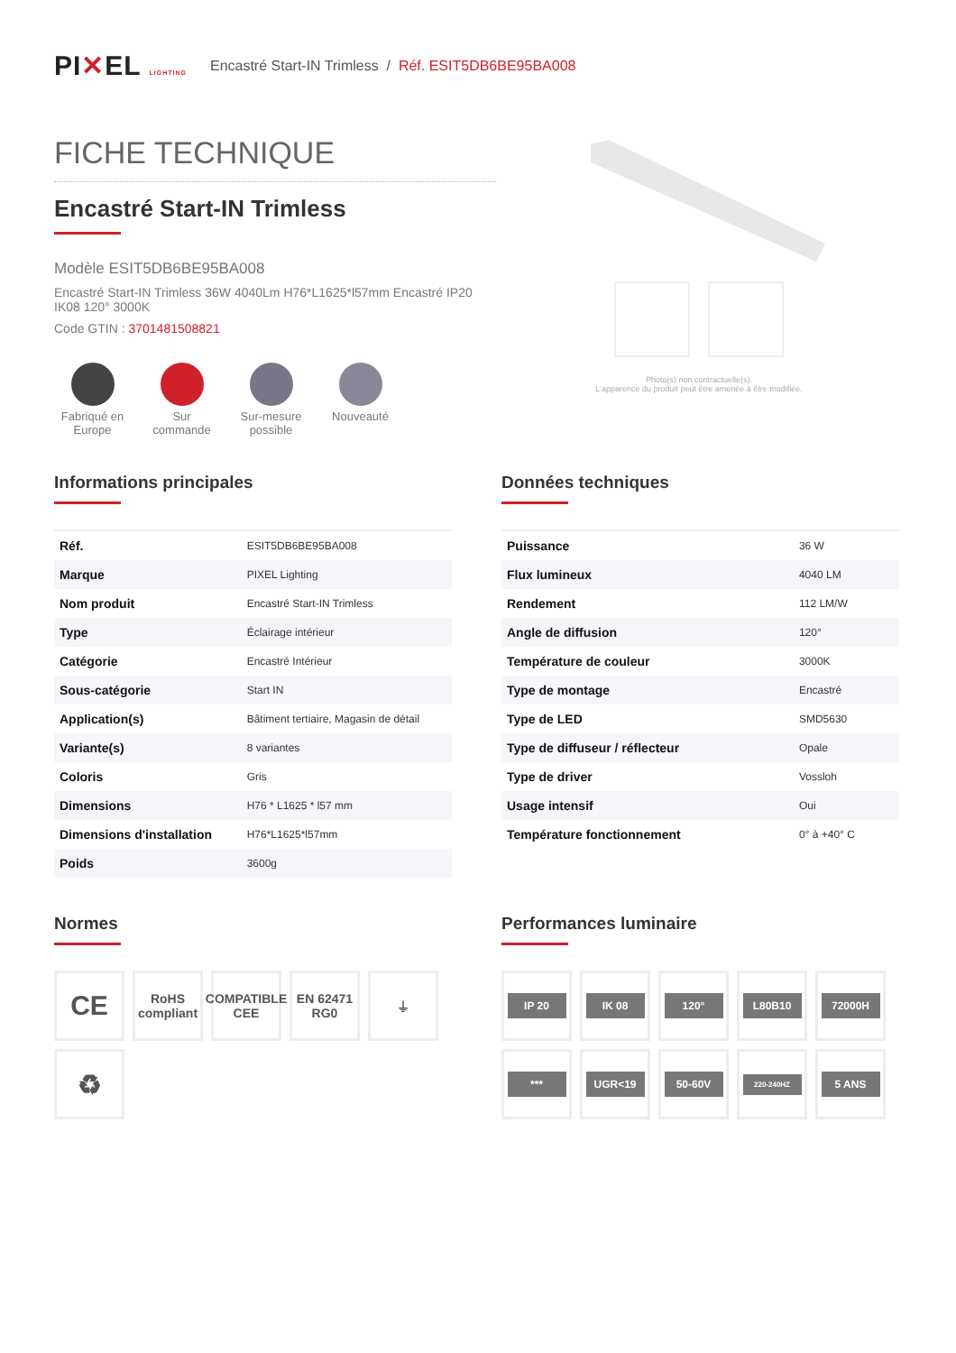PI✕EL LIGHTING Encastré Start-IN Trimless / Réf. ESIT5DB6BE95BA008
FICHE TECHNIQUE
Encastré Start-IN Trimless
Modèle ESIT5DB6BE95BA008
Encastré Start-IN Trimless 36W 4040Lm H76*L1625*l57mm Encastré IP20 IK08 120° 3000K
Code GTIN : 3701481508821
Fabriqué en Europe
Sur commande
Sur-mesure possible
Nouveauté
Photo(s) non contractuelle(s).
L'apparence du produit peut être amenée à être modifiée.
Informations principales
| Réf. | ESIT5DB6BE95BA008 |
| Marque | PIXEL Lighting |
| Nom produit | Encastré Start-IN Trimless |
| Type | Éclairage intérieur |
| Catégorie | Encastré Intérieur |
| Sous-catégorie | Start IN |
| Application(s) | Bâtiment tertiaire, Magasin de détail |
| Variante(s) | 8 variantes |
| Coloris | Gris |
| Dimensions | H76 * L1625 * l57 mm |
| Dimensions d'installation | H76*L1625*l57mm |
| Poids | 3600g |
Données techniques
| Puissance | 36 W |
| Flux lumineux | 4040 LM |
| Rendement | 112 LM/W |
| Angle de diffusion | 120° |
| Température de couleur | 3000K |
| Type de montage | Encastré |
| Type de LED | SMD5630 |
| Type de diffuseur / réflecteur | Opale |
| Type de driver | Vossloh |
| Usage intensif | Oui |
| Température fonctionnement | 0° à +40° C |
Normes
CE
RoHS compliant
COMPATIBLE CEE
EN 62471 RG0
⏚
♻
Performances luminaire
IP 20
IK 08
120°
L80B10
72000H
***
UGR<19
50-60V
220-240HZ
5 ANS